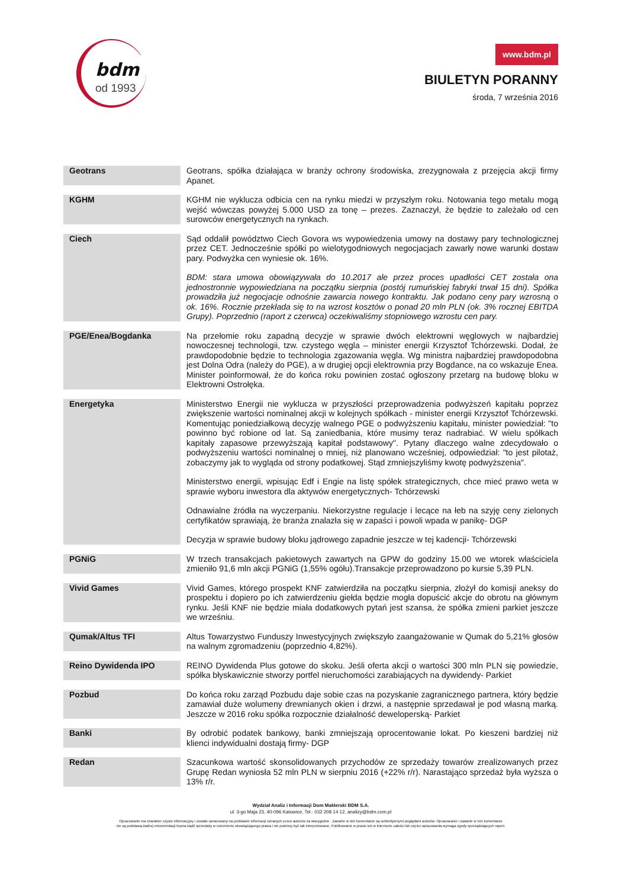bdm
od 1993
www.bdm.pl
BIULETYN PORANNY
środa, 7 września 2016
| Geotrans | Geotrans, spółka działająca w branży ochrony środowiska, zrezygnowała z przejęcia akcji firmy Apanet. |
| KGHM | KGHM nie wyklucza odbicia cen na rynku miedzi w przyszłym roku. Notowania tego metalu mogą wejść wówczas powyżej 5.000 USD za tonę – prezes. Zaznaczył, że będzie to zależało od cen surowców energetycznych na rynkach. |
| Ciech | Sąd oddalił powództwo Ciech Govora ws wypowiedzenia umowy na dostawy pary technologicznej przez CET. Jednocześnie spółki po wielotygodniowych negocjacjach zawarły nowe warunki dostaw pary. Podwyżka cen wyniesie ok. 16%. BDM: stara umowa obowiązywała do 10.2017 ale przez proces upadłości CET została ona jednostronnie wypowiedziana na początku sierpnia (postój rumuńskiej fabryki trwał 15 dni). Spółka prowadziła już negocjacje odnośnie zawarcia nowego kontraktu. Jak podano ceny pary wzrosną o ok. 16%. Rocznie przekłada się to na wzrost kosztów o ponad 20 mln PLN (ok. 3% rocznej EBITDA Grupy). Poprzednio (raport z czerwca) oczekiwaliśmy stopniowego wzrostu cen pary. |
| PGE/Enea/Bogdanka | Na przełomie roku zapadną decyzje w sprawie dwóch elektrowni węglowych w najbardziej nowoczesnej technologii, tzw. czystego węgla – minister energii Krzysztof Tchórzewski. Dodał, że prawdopodobnie będzie to technologia zgazowania węgla. Wg ministra najbardziej prawdopodobna jest Dolna Odra (należy do PGE), a w drugiej opcji elektrownia przy Bogdance, na co wskazuje Enea. Minister poinformował, że do końca roku powinien zostać ogłoszony przetarg na budowę bloku w Elektrowni Ostrołęka. |
| Energetyka | Ministerstwo Energii nie wyklucza w przyszłości przeprowadzenia podwyższeń kapitału poprzez zwiększenie wartości nominalnej akcji w kolejnych spółkach - minister energii Krzysztof Tchórzewski. Komentując poniedziałkową decyzję walnego PGE o podwyższeniu kapitału, minister powiedział: "to powinno być robione od lat. Są zaniedbania, które musimy teraz nadrabiać. W wielu spółkach kapitały zapasowe przewyższają kapitał podstawowy". Pytany dlaczego walne zdecydowało o podwyższeniu wartości nominalnej o mniej, niż planowano wcześniej, odpowiedział: "to jest pilotaż, zobaczymy jak to wygląda od strony podatkowej. Stąd zmniejszyliśmy kwotę podwyższenia". Ministerstwo energii, wpisując Edf i Engie na listę spółek strategicznych, chce mieć prawo weta w sprawie wyboru inwestora dla aktywów energetycznych- Tchórzewski Odnawialne źródła na wyczerpaniu. Niekorzystne regulacje i lecące na łeb na szyję ceny zielonych certyfikatów sprawiają, że branża znalazła się w zapaści i powoli wpada w panikę- DGP Decyzja w sprawie budowy bloku jądrowego zapadnie jeszcze w tej kadencji- Tchórzewski |
| PGNiG | W trzech transakcjach pakietowych zawartych na GPW do godziny 15.00 we wtorek właściciela zmieniło 91,6 mln akcji PGNiG (1,55% ogółu).Transakcje przeprowadzono po kursie 5,39 PLN. |
| Vivid Games | Vivid Games, którego prospekt KNF zatwierdziła na początku sierpnia, złożył do komisji aneksy do prospektu i dopiero po ich zatwierdzeniu giełda będzie mogła dopuścić akcje do obrotu na głównym rynku. Jeśli KNF nie będzie miała dodatkowych pytań jest szansa, że spółka zmieni parkiet jeszcze we wrześniu. |
| Qumak/Altus TFI | Altus Towarzystwo Funduszy Inwestycyjnych zwiększyło zaangażowanie w Qumak do 5,21% głosów na walnym zgromadzeniu (poprzednio 4,82%). |
| Reino Dywidenda IPO | REINO Dywidenda Plus gotowe do skoku. Jeśli oferta akcji o wartości 300 mln PLN się powiedzie, spółka błyskawicznie stworzy portfel nieruchomości zarabiających na dywidendy- Parkiet |
| Pozbud | Do końca roku zarząd Pozbudu daje sobie czas na pozyskanie zagranicznego partnera, który będzie zamawiał duże wolumeny drewnianych okien i drzwi, a następnie sprzedawał je pod własną marką. Jeszcze w 2016 roku spółka rozpocznie działalność deweloperską- Parkiet |
| Banki | By odrobić podatek bankowy, banki zmniejszają oprocentowanie lokat. Po kieszeni bardziej niż klienci indywidualni dostają firmy- DGP |
| Redan | Szacunkowa wartość skonsolidowanych przychodów ze sprzedaży towarów zrealizowanych przez Grupę Redan wyniosła 52 mln PLN w sierpniu 2016 (+22% r/r). Narastająco sprzedaż była wyższa o 13% r/r. |
Wydział Analiz i Informacji Dom Maklerski BDM S.A.
ul. 3-go Maja 23, 40-096 Katowice, Tel.: 032 208 14 12, analizy@bdm.com.pl
Opracowanie ma charakter czysto informacyjny i zostało opracowany na podstawie informacji uznanych przez autorów za wiarygodne . Zawarte w nim komentarze są subiektywnymi poglądami autorów. Opracowanie i zawarte w nim komentarze
nie są podstawą żadnej rekomendacji kupna bądź sprzedaży w rozumieniu obowiązującego prawa i nie powinny być tak interpretowane. Publikowanie w prasie lub w Internecie całości lub części opracowania wymaga zgody sporządzających raport.